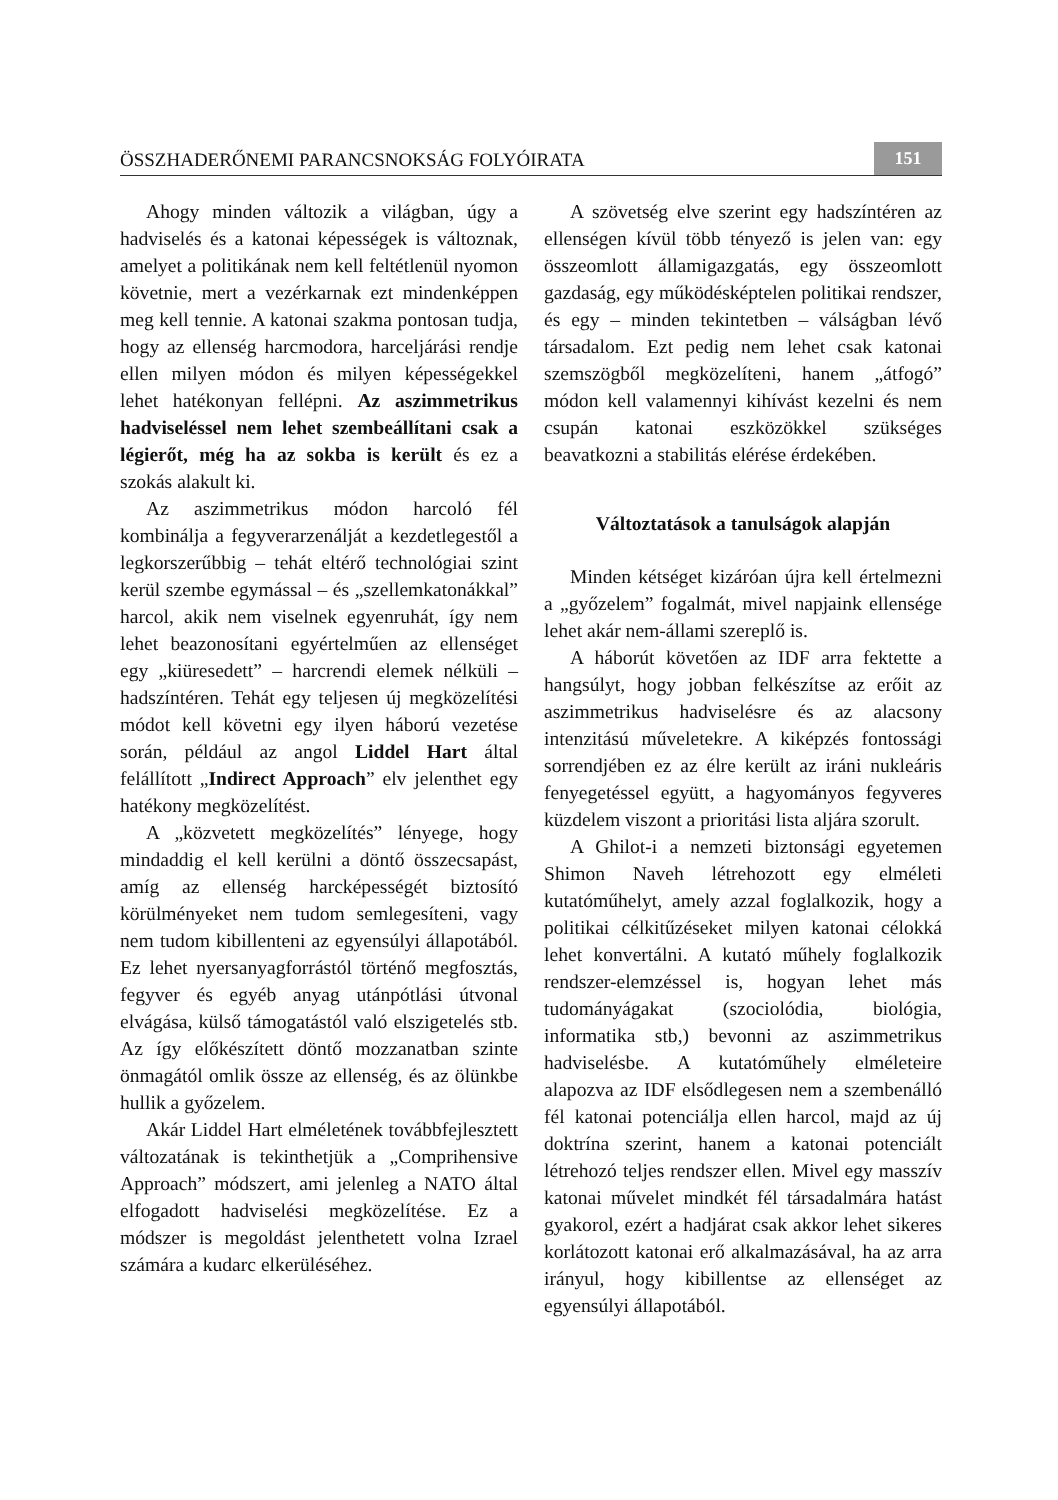ÖSSZHADERŐNEMI PARANCSNOKSÁG FOLYÓIRATA 151
Ahogy minden változik a világban, úgy a hadviselés és a katonai képességek is változnak, amelyet a politikának nem kell feltétlenül nyomon követnie, mert a vezérkarnak ezt mindenképpen meg kell tennie. A katonai szakma pontosan tudja, hogy az ellenség harcmodora, harceljárási rendje ellen milyen módon és milyen képességekkel lehet hatékonyan fellépni. Az aszimmetrikus hadviseléssel nem lehet szembeállítani csak a légierőt, még ha az sokba is került és ez a szokás alakult ki.
Az aszimmetrikus módon harcoló fél kombinálja a fegyverarzenálját a kezdetlegestől a legkorszerűbbig – tehát eltérő technológiai szint kerül szembe egymással – és „szellemkatonákkal” harcol, akik nem viselnek egyenruhát, így nem lehet beazonosítani egyértelműen az ellenséget egy „kiüresedett” – harcrendi elemek nélküli – hadszíntéren. Tehát egy teljesen új megközelítési módot kell követni egy ilyen háború vezetése során, például az angol Liddel Hart által felállított „Indirect Approach” elv jelenthet egy hatékony megközelítést.
A „közvetett megközelítés” lényege, hogy mindaddig el kell kerülni a döntő összecsapást, amíg az ellenség harcképességét biztosító körülményeket nem tudom semlegesíteni, vagy nem tudom kibillenteni az egyensúlyi állapotából. Ez lehet nyersanyagforrástól történő megfosztás, fegyver és egyéb anyag utánpótlási útvonal elvágása, külső támogatástól való elszigetelés stb. Az így előkészített döntő mozzanatban szinte önmagától omlik össze az ellenség, és az ölünkbe hullik a győzelem.
Akár Liddel Hart elméletének továbbfejlesztett változatának is tekinthetjük a „Comprihensive Approach” módszert, ami jelenleg a NATO által elfogadott hadviselési megközelítése. Ez a módszer is megoldást jelenthetett volna Izrael számára a kudarc elkerüléséhez.
A szövetség elve szerint egy hadszíntéren az ellenségen kívül több tényező is jelen van: egy összeomlott államigazgatás, egy összeomlott gazdaság, egy működésképtelen politikai rendszer, és egy – minden tekintetben – válságban lévő társadalom. Ezt pedig nem lehet csak katonai szemszögből megközelíteni, hanem „átfogó” módon kell valamennyi kihívást kezelni és nem csupán katonai eszközökkel szükséges beavatkozni a stabilitás elérése érdekében.
Változtatások a tanulságok alapján
Minden kétséget kizáróan újra kell értelmezni a „győzelem” fogalmát, mivel napjaink ellensége lehet akár nem-állami szereplő is.
A háborút követően az IDF arra fektette a hangsúlyt, hogy jobban felkészítse az erőit az aszimmetrikus hadviselésre és az alacsony intenzitású műveletekre. A kiképzés fontossági sorrendjében ez az élre került az iráni nukleáris fenyegetéssel együtt, a hagyományos fegyveres küzdelem viszont a prioritási lista aljára szorult.
A Ghilot-i a nemzeti biztonsági egyetemen Shimon Naveh létrehozott egy elméleti kutatóműhelyt, amely azzal foglalkozik, hogy a politikai célkitűzéseket milyen katonai célokká lehet konvertálni. A kutató műhely foglalkozik rendszer-elemzéssel is, hogyan lehet más tudományágakat (szociolódia, biológia, informatika stb,) bevonni az aszimmetrikus hadviselésbe. A kutatóműhely elméleteire alapozva az IDF elsődlegesen nem a szembenálló fél katonai potenciálja ellen harcol, majd az új doktrína szerint, hanem a katonai potenciált létrehozó teljes rendszer ellen. Mivel egy masszív katonai művelet mindkét fél társadalmára hatást gyakorol, ezért a hadjárat csak akkor lehet sikeres korlátozott katonai erő alkalmazásával, ha az arra irányul, hogy kibillentse az ellenséget az egyensúlyi állapotából.